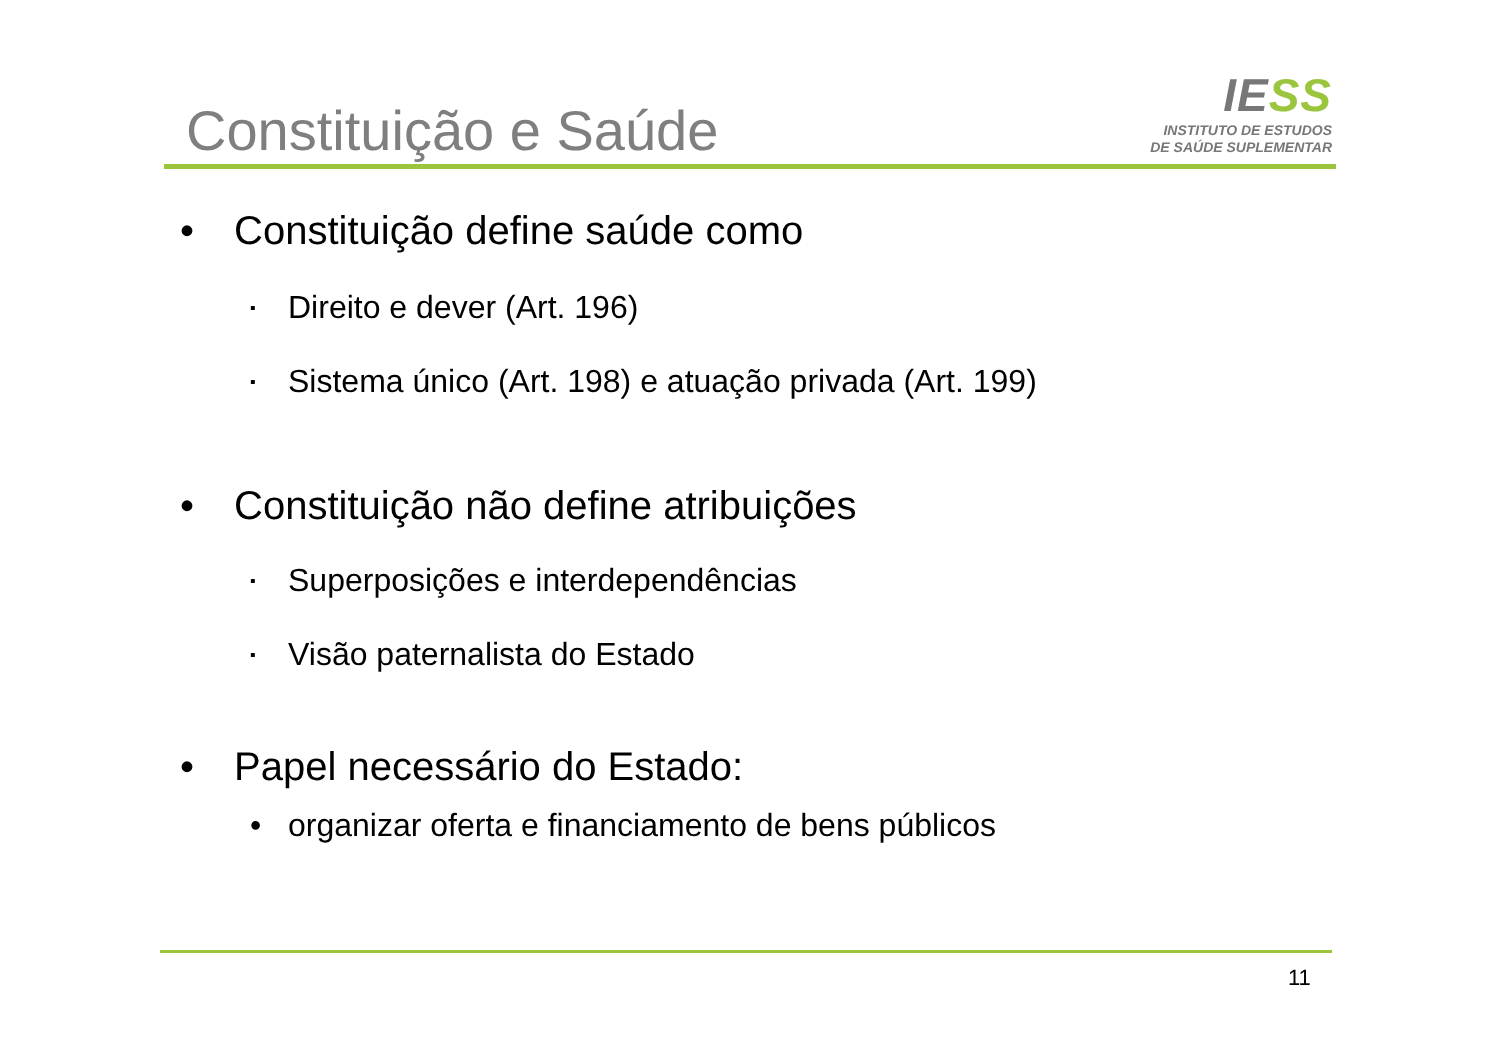Constituição e Saúde
IESS
INSTITUTO DE ESTUDOS
DE SAÚDE SUPLEMENTAR
• Constituição define saúde como
▪ Direito e dever (Art. 196)
▪ Sistema único (Art. 198) e atuação privada (Art. 199)
• Constituição não define atribuições
▪ Superposições e interdependências
▪ Visão paternalista do Estado
• Papel necessário do Estado:
• organizar oferta e financiamento de bens públicos
11